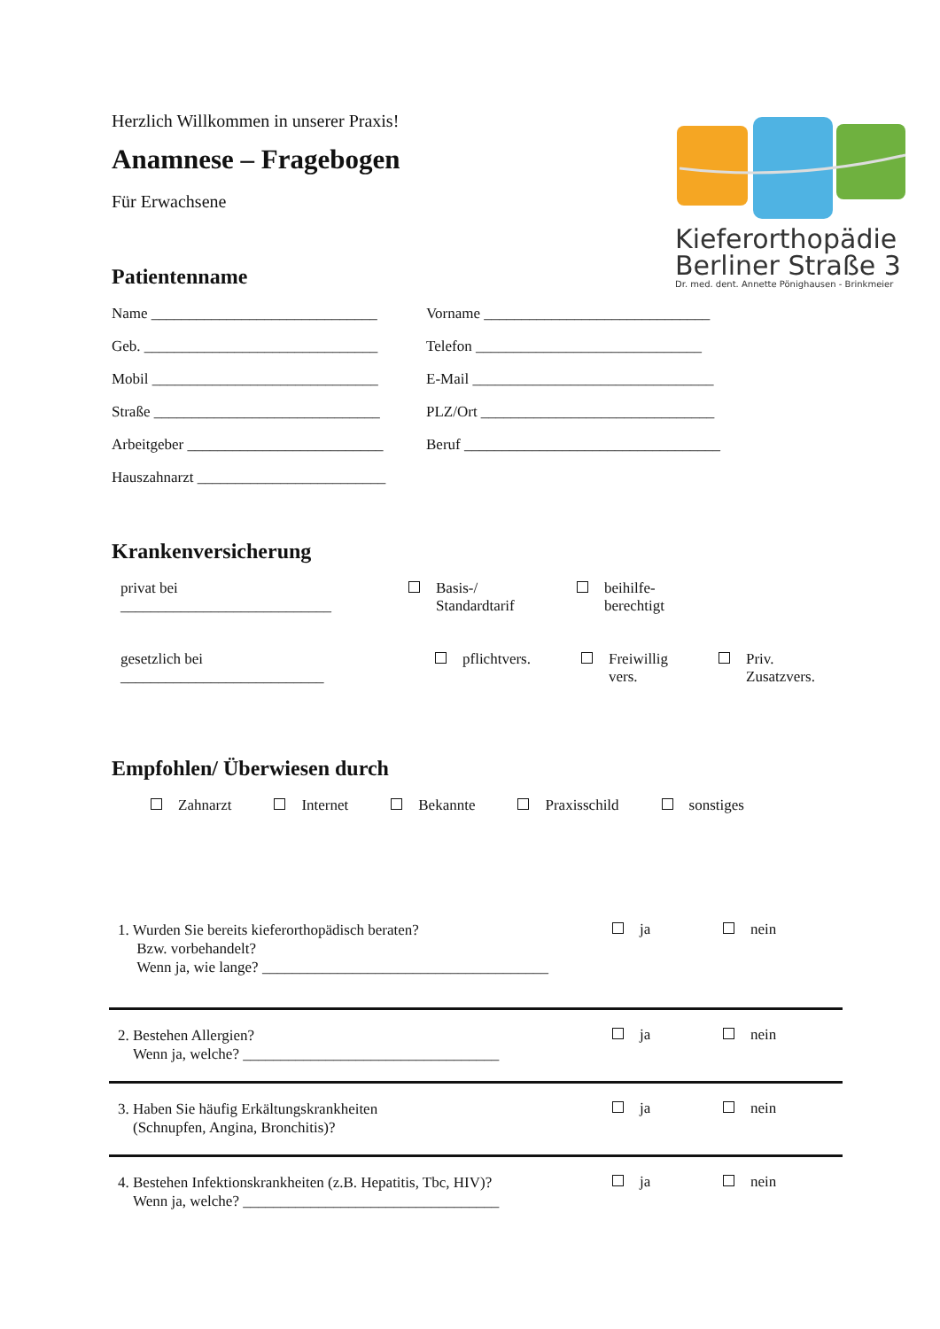Kieferorthopädie
Berliner Straße 3
Dr. med. dent. Annette Pönighausen - Brinkmeier
Herzlich Willkommen in unserer Praxis!
Anamnese – Fragebogen
Für Erwachsene
Patientenname
Name ______________________________
Vorname ______________________________
Geb. _______________________________
Telefon ______________________________
Mobil ______________________________
E-Mail ________________________________
Straße ______________________________
PLZ/Ort _______________________________
Arbeitgeber __________________________
Beruf __________________________________
Hauszahnarzt _________________________
Krankenversicherung
privat bei
____________________________
Basis-/
Standardtarif
beihilfe-
berechtigt
gesetzlich bei
___________________________
pflichtvers. Freiwillig
vers.
Priv.
Zusatzvers.
Empfohlen/ Überwiesen durch
Zahnarzt Internet Bekannte Praxisschild sonstiges
1. Wurden Sie bereits kieferorthopädisch beraten?
Bzw. vorbehandelt?
Wenn ja, wie lange? ______________________________________
ja nein
2. Bestehen Allergien?
Wenn ja, welche? __________________________________
ja nein
3. Haben Sie häufig Erkältungskrankheiten
(Schnupfen, Angina, Bronchitis)?
ja nein
4. Bestehen Infektionskrankheiten (z.B. Hepatitis, Tbc, HIV)?
Wenn ja, welche? __________________________________
ja nein